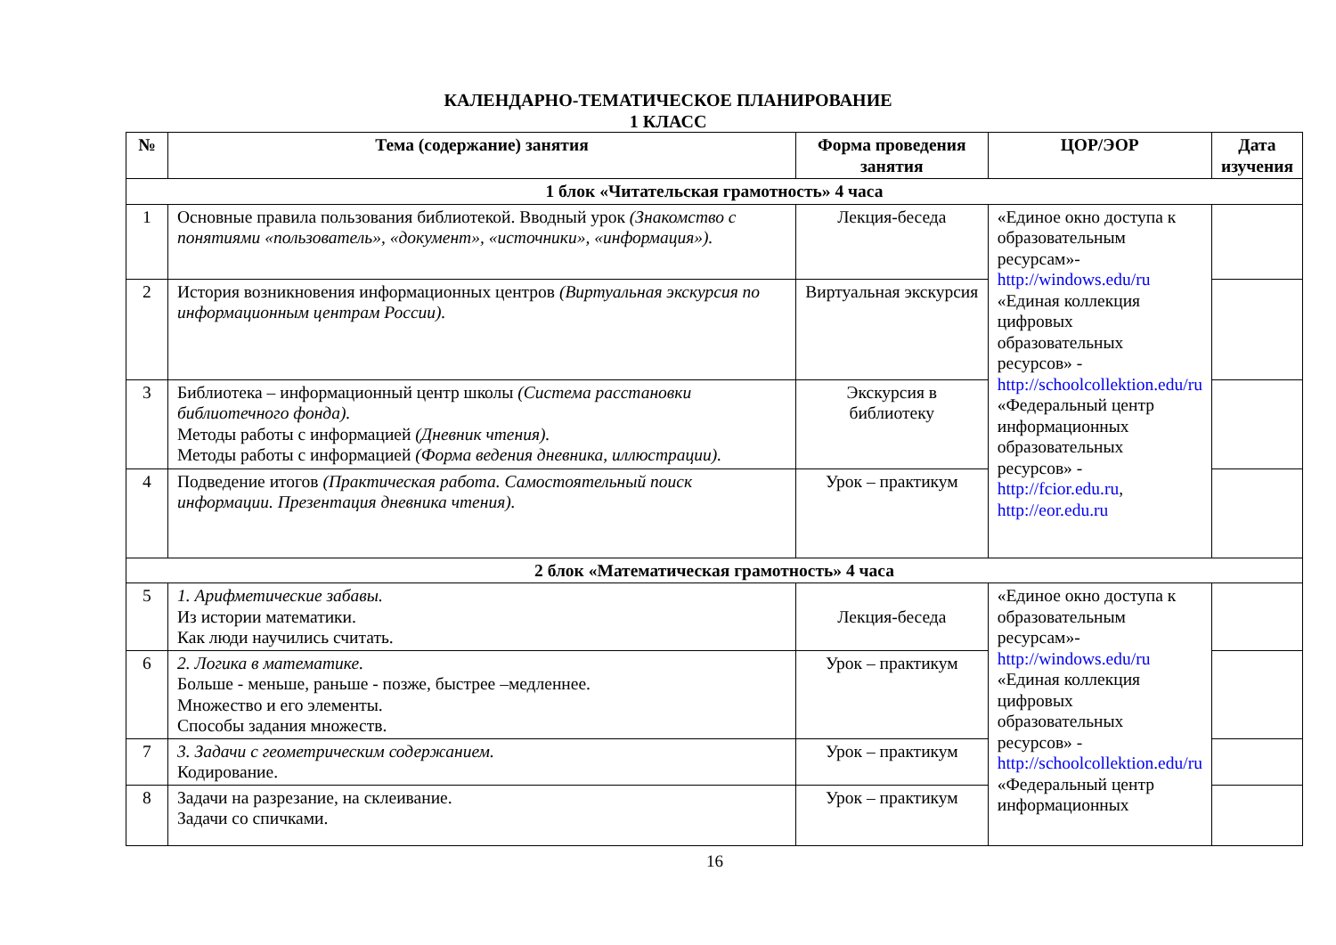КАЛЕНДАРНО-ТЕМАТИЧЕСКОЕ ПЛАНИРОВАНИЕ
1 КЛАСС
| № | Тема (содержание) занятия | Форма проведения занятия | ЦОР/ЭОР | Дата изучения |
| --- | --- | --- | --- | --- |
| 1 блок «Читательская грамотность» 4 часа | | | | |
| 1 | Основные правила пользования библиотекой. Вводный урок (Знакомство с понятиями «пользователь», «документ», «источники», «информация»). | Лекция-беседа | «Единое окно доступа к образовательным ресурсам»- http://windows.edu/ru «Единая коллекция цифровых образовательных ресурсов» - http://schoolcollektion.edu/ru «Федеральный центр информационных образовательных ресурсов» - http://fcior.edu.ru , http://eor.edu.ru | |
| 2 | История возникновения информационных центров (Виртуальная экскурсия по информационным центрам России). | Виртуальная экскурсия | | |
| 3 | Библиотека – информационный центр школы (Система расстановки библиотечного фонда). Методы работы с информацией (Дневник чтения). Методы работы с информацией (Форма ведения дневника, иллюстрации). | Экскурсия в библиотеку | | |
| 4 | Подведение итогов (Практическая работа. Самостоятельный поиск информации. Презентация дневника чтения). | Урок – практикум | | |
| 2 блок «Математическая грамотность» 4 часа | | | | |
| 5 | 1. Арифметические забавы. Из истории математики. Как люди научились считать. | Лекция-беседа | «Единое окно доступа к образовательным ресурсам»- http://windows.edu/ru «Единая коллекция цифровых образовательных ресурсов» - http://schoolcollektion.edu/ru «Федеральный центр информационных | |
| 6 | 2. Логика в математике. Больше - меньше, раньше - позже, быстрее –медленнее. Множество и его элементы. Способы задания множеств. | Урок – практикум | | |
| 7 | 3. Задачи с геометрическим содержанием. Кодирование. | Урок – практикум | | |
| 8 | Задачи на разрезание, на склеивание. Задачи со спичками. | Урок – практикум | | |
16